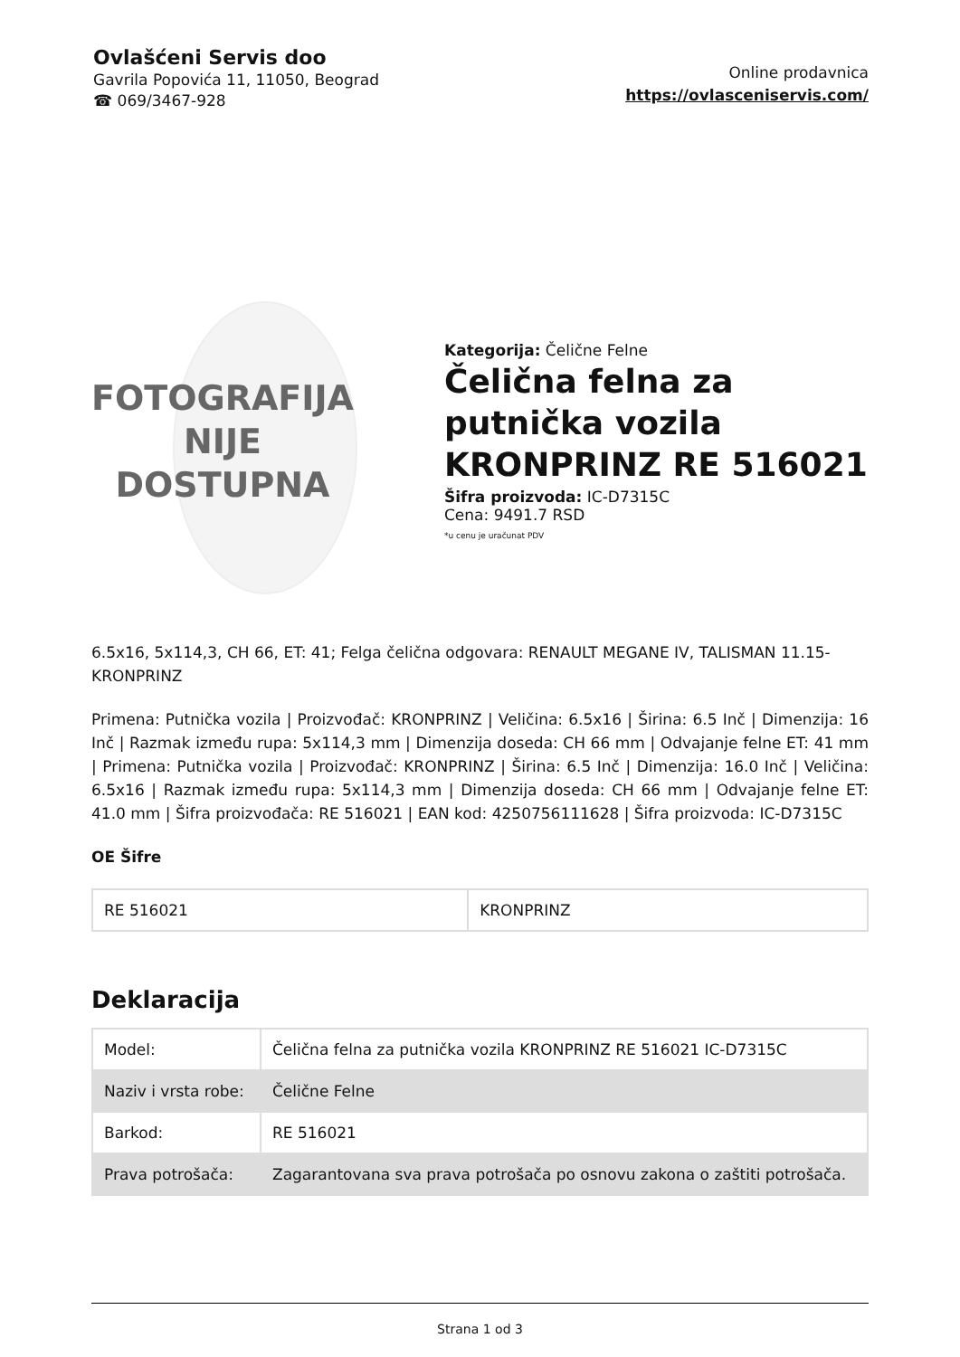Ovlašćeni Servis doo
Gavrila Popovića 11, 11050, Beograd
☎ 069/3467-928
Online prodavnica
https://ovlasceniservis.com/
FOTOGRAFIJA
NIJE DOSTUPNA
Kategorija: Čelične Felne
Čelična felna za putnička vozila KRONPRINZ RE 516021
Šifra proizvoda: IC-D7315C
Cena: 9491.7 RSD
*u cenu je uračunat PDV
6.5x16, 5x114,3, CH 66, ET: 41; Felga čelična odgovara: RENAULT MEGANE IV, TALISMAN 11.15- KRONPRINZ
Primena: Putnička vozila | Proizvođač: KRONPRINZ | Veličina: 6.5x16 | Širina: 6.5 Inč | Dimenzija: 16 Inč | Razmak između rupa: 5x114,3 mm | Dimenzija doseda: CH 66 mm | Odvajanje felne ET: 41 mm | Primena: Putnička vozila | Proizvođač: KRONPRINZ | Širina: 6.5 Inč | Dimenzija: 16.0 Inč | Veličina: 6.5x16 | Razmak između rupa: 5x114,3 mm | Dimenzija doseda: CH 66 mm | Odvajanje felne ET: 41.0 mm | Šifra proizvođača: RE 516021 | EAN kod: 4250756111628 | Šifra proizvoda: IC-D7315C
OE Šifre
| RE 516021 | KRONPRINZ |
Deklaracija
| Model: | Čelična felna za putnička vozila KRONPRINZ RE 516021 IC-D7315C |
| Naziv i vrsta robe: | Čelične Felne |
| Barkod: | RE 516021 |
| Prava potrošača: | Zagarantovana sva prava potrošača po osnovu zakona o zaštiti potrošača. |
Strana 1 od 3